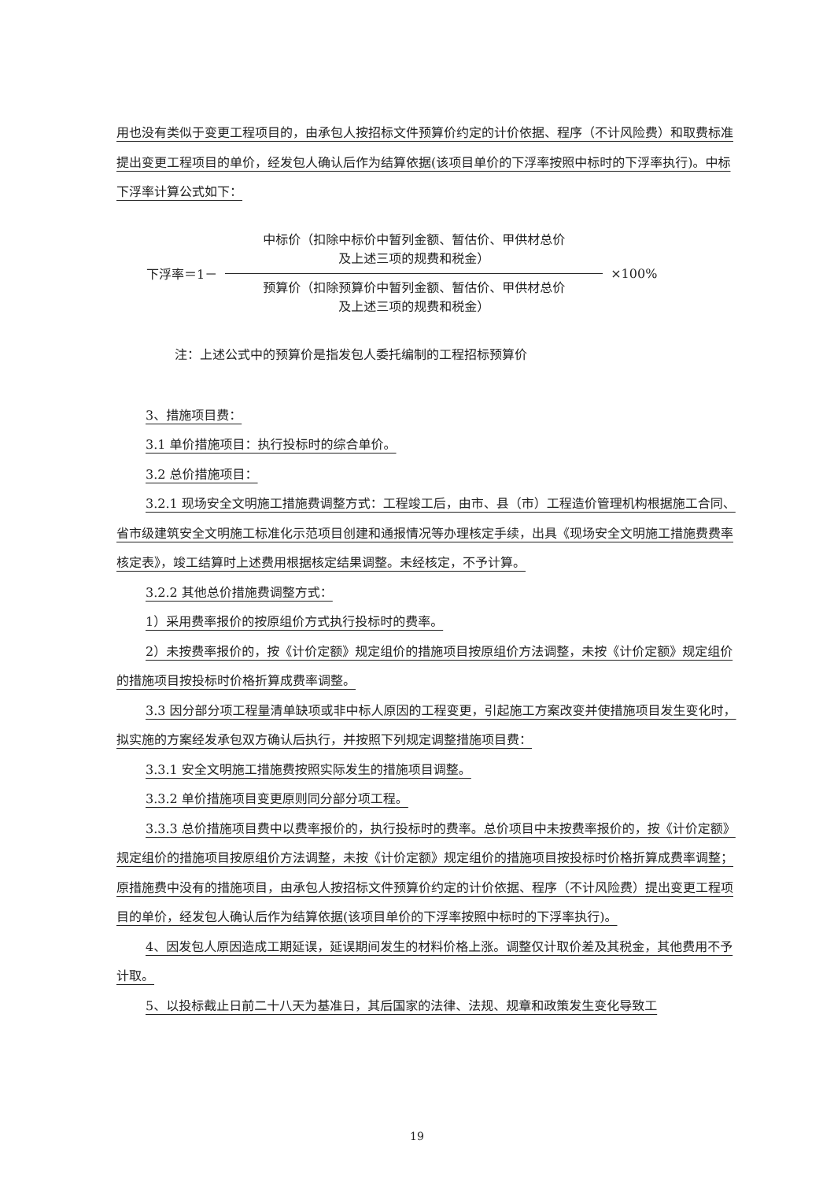用也没有类似于变更工程项目的，由承包人按招标文件预算价约定的计价依据、程序（不计风险费）和取费标准提出变更工程项目的单价，经发包人确认后作为结算依据(该项目单价的下浮率按照中标时的下浮率执行)。中标下浮率计算公式如下：
下浮率＝1－
中标价（扣除中标价中暂列金额、暂估价、甲供材总价
及上述三项的规费和税金）
预算价（扣除预算价中暂列金额、暂估价、甲供材总价
及上述三项的规费和税金）
×100%
注：上述公式中的预算价是指发包人委托编制的工程招标预算价
3、措施项目费：
3.1 单价措施项目：执行投标时的综合单价。
3.2 总价措施项目：
3.2.1 现场安全文明施工措施费调整方式：工程竣工后，由市、县（市）工程造价管理机构根据施工合同、省市级建筑安全文明施工标准化示范项目创建和通报情况等办理核定手续，出具《现场安全文明施工措施费费率核定表》，竣工结算时上述费用根据核定结果调整。未经核定，不予计算。
3.2.2 其他总价措施费调整方式：
1）采用费率报价的按原组价方式执行投标时的费率。
2）未按费率报价的，按《计价定额》规定组价的措施项目按原组价方法调整，未按《计价定额》规定组价的措施项目按投标时价格折算成费率调整。
3.3 因分部分项工程量清单缺项或非中标人原因的工程变更，引起施工方案改变并使措施项目发生变化时，拟实施的方案经发承包双方确认后执行，并按照下列规定调整措施项目费：
3.3.1 安全文明施工措施费按照实际发生的措施项目调整。
3.3.2 单价措施项目变更原则同分部分项工程。
3.3.3 总价措施项目费中以费率报价的，执行投标时的费率。总价项目中未按费率报价的，按《计价定额》规定组价的措施项目按原组价方法调整，未按《计价定额》规定组价的措施项目按投标时价格折算成费率调整；原措施费中没有的措施项目，由承包人按招标文件预算价约定的计价依据、程序（不计风险费）提出变更工程项目的单价，经发包人确认后作为结算依据(该项目单价的下浮率按照中标时的下浮率执行)。
4、因发包人原因造成工期延误，延误期间发生的材料价格上涨。调整仅计取价差及其税金，其他费用不予计取。
5、以投标截止日前二十八天为基准日，其后国家的法律、法规、规章和政策发生变化导致工
19